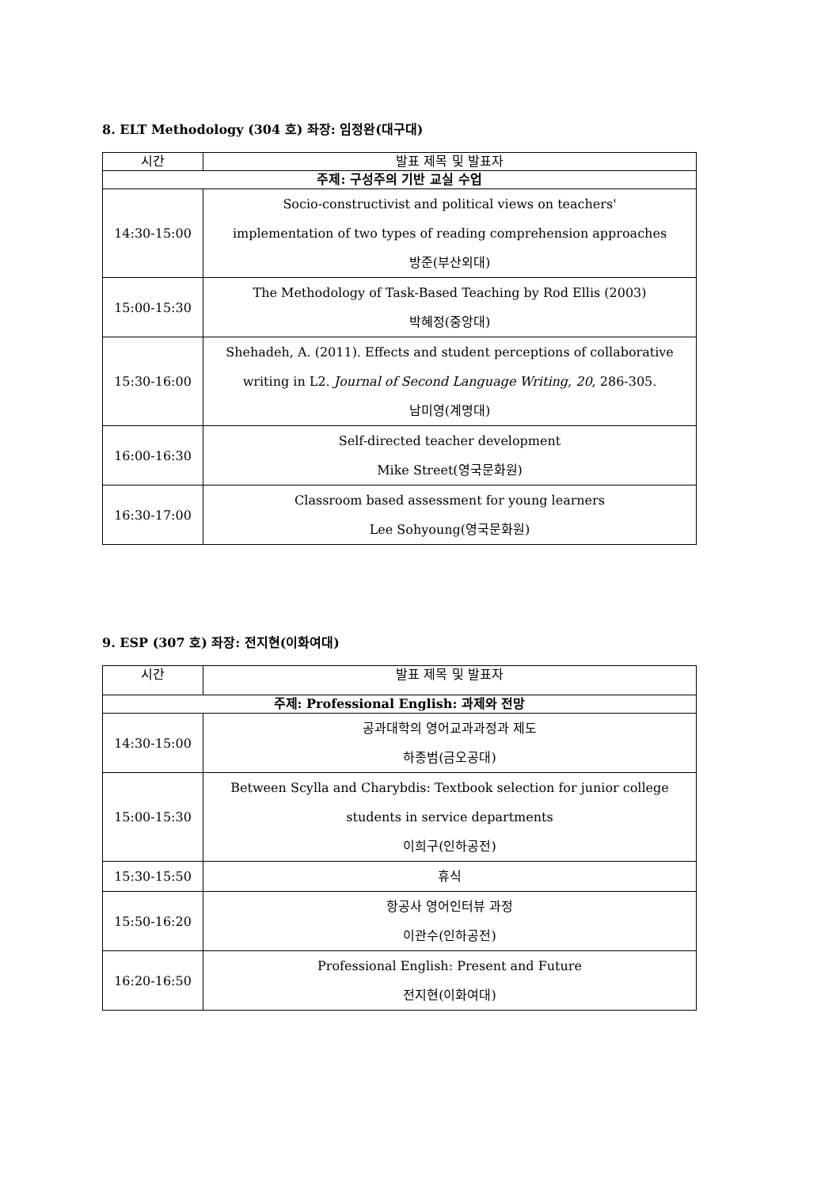8. ELT Methodology (304 호) 좌장: 임정완(대구대)
| 시간 | 발표 제목 및 발표자 |
| --- | --- |
| 주제: 구성주의 기반 교실 수업 | |
| 14:30-15:00 | Socio-constructivist and political views on teachers' implementation of two types of reading comprehension approaches 방준(부산외대) |
| 15:00-15:30 | The Methodology of Task-Based Teaching by Rod Ellis (2003) 박혜정(중앙대) |
| 15:30-16:00 | Shehadeh, A. (2011). Effects and student perceptions of collaborative writing in L2. Journal of Second Language Writing, 20 , 286-305. 남미영(계명대) |
| 16:00-16:30 | Self-directed teacher development Mike Street(영국문화원) |
| 16:30-17:00 | Classroom based assessment for young learners Lee Sohyoung(영국문화원) |
9. ESP (307 호) 좌장: 전지현(이화여대)
| 시간 | 발표 제목 및 발표자 |
| --- | --- |
| 주제: Professional English: 과제와 전망 | |
| 14:30-15:00 | 공과대학의 영어교과과정과 제도 하종범(금오공대) |
| 15:00-15:30 | Between Scylla and Charybdis: Textbook selection for junior college students in service departments 이희구(인하공전) |
| 15:30-15:50 | 휴식 |
| 15:50-16:20 | 항공사 영어인터뷰 과정 이관수(인하공전) |
| 16:20-16:50 | Professional English: Present and Future 전지현(이화여대) |